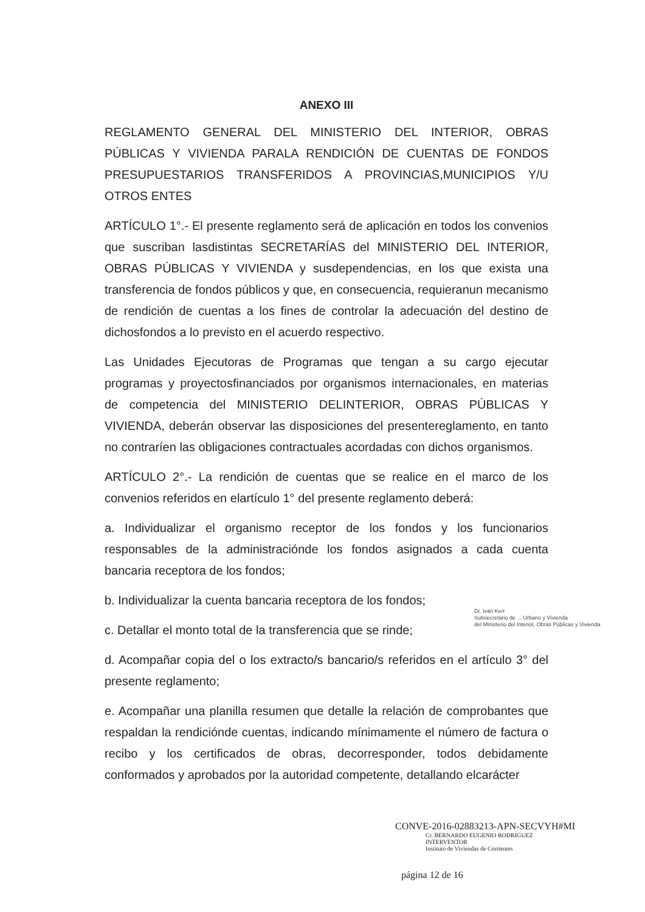ANEXO III
REGLAMENTO GENERAL DEL MINISTERIO DEL INTERIOR, OBRAS PÚBLICAS Y VIVIENDA PARALA RENDICIÓN DE CUENTAS DE FONDOS PRESUPUESTARIOS TRANSFERIDOS A PROVINCIAS,MUNICIPIOS Y/U OTROS ENTES
ARTÍCULO 1°.- El presente reglamento será de aplicación en todos los convenios que suscriban lasdistintas SECRETARÍAS del MINISTERIO DEL INTERIOR, OBRAS PÚBLICAS Y VIVIENDA y susdependencias, en los que exista una transferencia de fondos públicos y que, en consecuencia, requieranun mecanismo de rendición de cuentas a los fines de controlar la adecuación del destino de dichosfondos a lo previsto en el acuerdo respectivo.
Las Unidades Ejecutoras de Programas que tengan a su cargo ejecutar programas y proyectosfinanciados por organismos internacionales, en materias de competencia del MINISTERIO DELINTERIOR, OBRAS PÚBLICAS Y VIVIENDA, deberán observar las disposiciones del presentereglamento, en tanto no contraríen las obligaciones contractuales acordadas con dichos organismos.
ARTÍCULO 2°.- La rendición de cuentas que se realice en el marco de los convenios referidos en elartículo 1° del presente reglamento deberá:
a. Individualizar el organismo receptor de los fondos y los funcionarios responsables de la administraciónde los fondos asignados a cada cuenta bancaria receptora de los fondos;
b. Individualizar la cuenta bancaria receptora de los fondos;
c. Detallar el monto total de la transferencia que se rinde;
d. Acompañar copia del o los extracto/s bancario/s referidos en el artículo 3° del presente reglamento;
e. Acompañar una planilla resumen que detalle la relación de comprobantes que respaldan la rendiciónde cuentas, indicando mínimamente el número de factura o recibo y los certificados de obras, decorresponder, todos debidamente conformados y aprobados por la autoridad competente, detallando elcarácter
Dr. Iván Kerr
Subsecretario de ... Urbano y Vivienda
del Ministerio del Interior, Obras Públicas y Vivienda
CONVE-2016-02883213-APN-SECVYH#MI
Cr. BERNARDO EUGENIO RODRIGUEZ
INTERVENTOR
Instituto de Viviendas de Corrientes
página 12 de 16